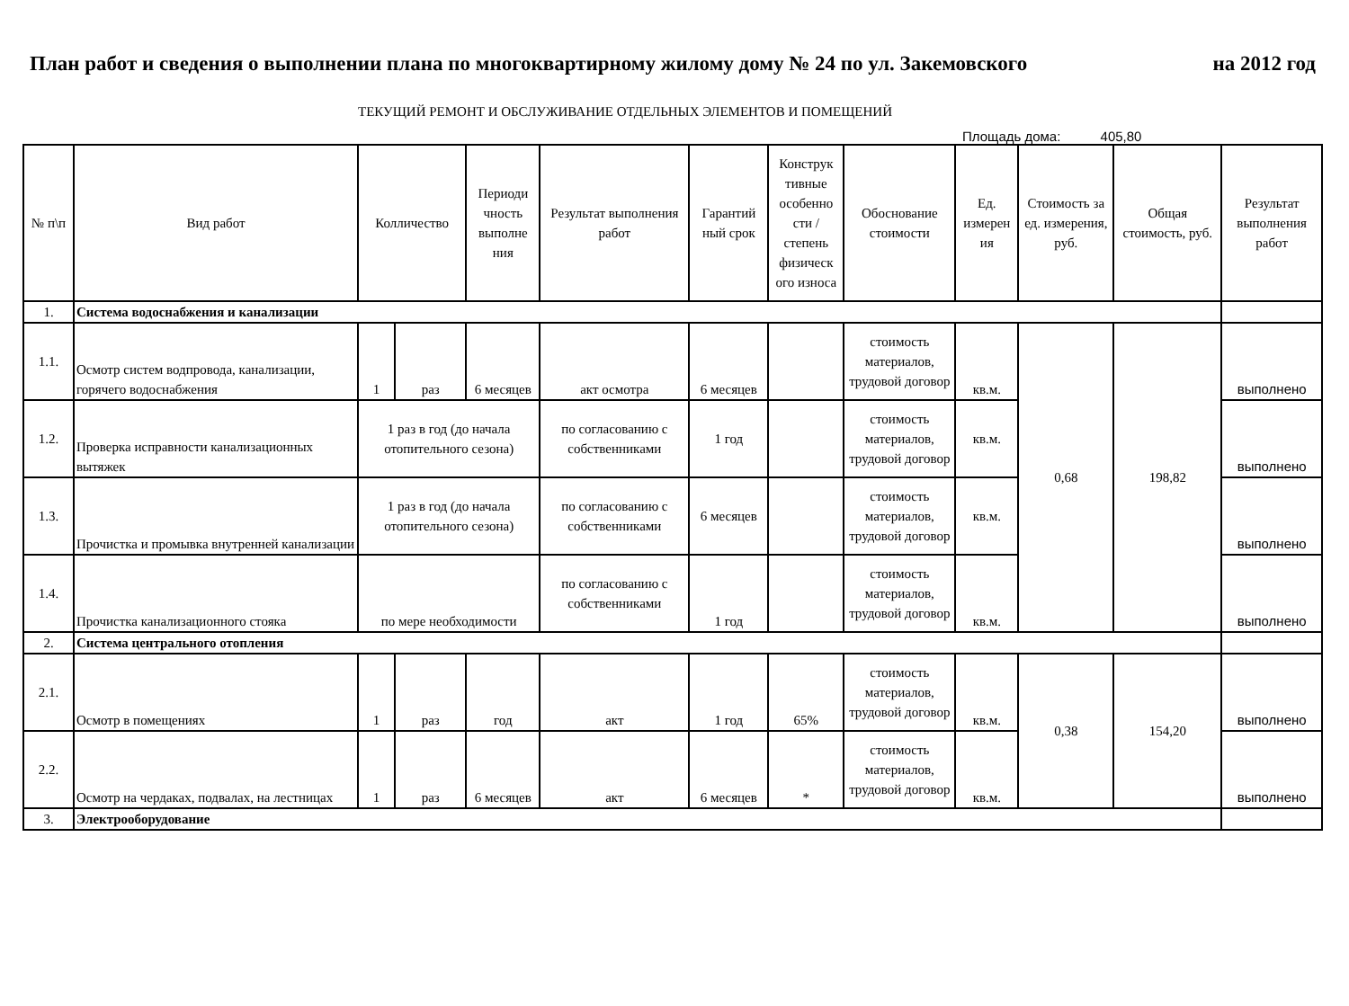План работ и сведения о выполнении плана по многоквартирному жилому дому № 24 по ул. Закемовского на 2012 год
ТЕКУЩИЙ РЕМОНТ И ОБСЛУЖИВАНИЕ ОТДЕЛЬНЫХ ЭЛЕМЕНТОВ И ПОМЕЩЕНИЙ
Площадь дома: 405,80
| № п\п | Вид работ | Колличество | | Периоди чность выполне ния | Результат выполнения работ | Гарантий ный срок | Конструк тивные особенно сти /степень физическ ого износа | Обоснование стоимости | Ед. измерен ия | Стоимость за ед. измерения, руб. | Общая стоимость, руб. | Результат выполнения работ |
| --- | --- | --- | --- | --- | --- | --- | --- | --- | --- | --- | --- | --- |
| 1. | Система водоснабжения и канализации | | | | | | | | | | | |
| 1.1. | Осмотр систем водпровода, канализации, горячего водоснабжения | 1 | раз | 6 месяцев | акт осмотра | 6 месяцев | | стоимость материалов, трудовой договор | кв.м. | 0,68 | 198,82 | выполнено |
| 1.2. | Проверка исправности канализационных вытяжек | 1 раз в год (до начала отопительного сезона) | | | по согласованию с собственниками | 1 год | | стоимость материалов, трудовой договор | кв.м. | | | выполнено |
| 1.3. | Прочистка и промывка внутренней канализации | 1 раз в год (до начала отопительного сезона) | | | по согласованию с собственниками | 6 месяцев | | стоимость материалов, трудовой договор | кв.м. | | | выполнено |
| 1.4. | Прочистка канализационного стояка | по мере необходимости | | | по согласованию с собственниками | 1 год | | стоимость материалов, трудовой договор | кв.м. | | | выполнено |
| 2. | Система центрального отопления | | | | | | | | | | | |
| 2.1. | Осмотр в помещениях | 1 | раз | год | акт | 1 год | 65% | стоимость материалов, трудовой договор | кв.м. | 0,38 | 154,20 | выполнено |
| 2.2. | Осмотр на чердаках, подвалах, на лестницах | 1 | раз | 6 месяцев | акт | 6 месяцев | * | стоимость материалов, трудовой договор | кв.м. | | | выполнено |
| 3. | Электрооборудование | | | | | | | | | | | |